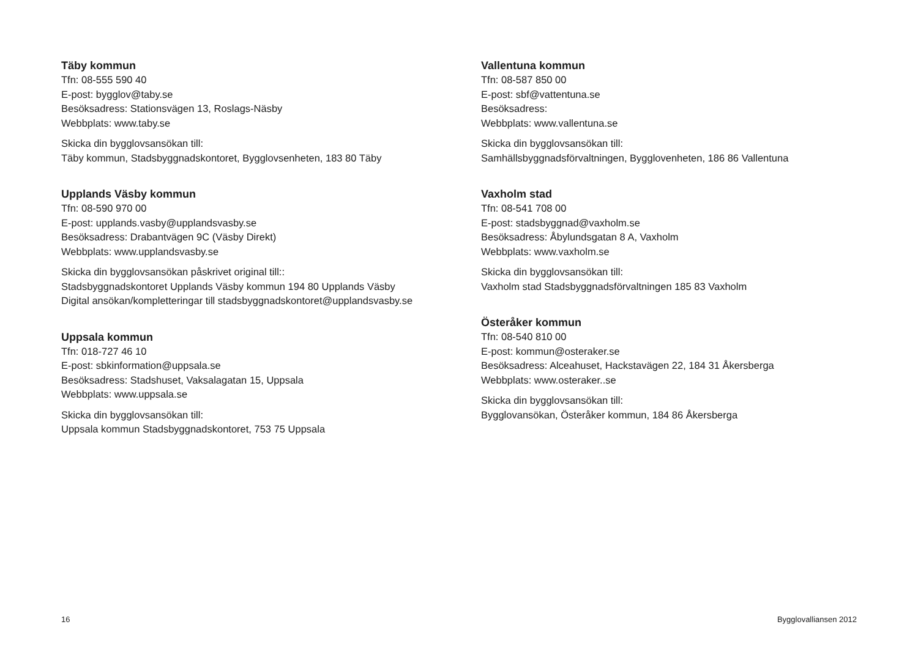Täby kommun
Tfn: 08-555 590 40
E-post: bygglov@taby.se
Besöksadress: Stationsvägen 13, Roslags-Näsby
Webbplats: www.taby.se
Skicka din bygglovsansökan till:
Täby kommun, Stadsbyggnadskontoret, Bygglovsenheten, 183 80 Täby
Upplands Väsby kommun
Tfn: 08-590 970 00
E-post: upplands.vasby@upplandsvasby.se
Besöksadress: Drabantvägen 9C (Väsby Direkt)
Webbplats: www.upplandsvasby.se
Skicka din bygglovsansökan påskrivet original till::
Stadsbyggnadskontoret Upplands Väsby kommun 194 80 Upplands Väsby
Digital ansökan/kompletteringar till stadsbyggnadskontoret@upplandsvasby.se
Uppsala kommun
Tfn: 018-727 46 10
E-post: sbkinformation@uppsala.se
Besöksadress: Stadshuset, Vaksalagatan 15, Uppsala
Webbplats: www.uppsala.se
Skicka din bygglovsansökan till:
Uppsala kommun Stadsbyggnadskontoret, 753 75 Uppsala
Vallentuna kommun
Tfn: 08-587 850 00
E-post: sbf@vattentuna.se
Besöksadress:
Webbplats: www.vallentuna.se
Skicka din bygglovsansökan till:
Samhällsbyggnadsförvaltningen, Bygglovenheten, 186 86 Vallentuna
Vaxholm stad
Tfn: 08-541 708 00
E-post: stadsbyggnad@vaxholm.se
Besöksadress: Åbylundsgatan 8 A, Vaxholm
Webbplats: www.vaxholm.se
Skicka din bygglovsansökan till:
Vaxholm stad Stadsbyggnadsförvaltningen 185 83 Vaxholm
Österåker kommun
Tfn: 08-540 810 00
E-post: kommun@osteraker.se
Besöksadress: Alceahuset, Hackstavägen 22, 184 31 Åkersberga
Webbplats: www.osteraker..se
Skicka din bygglovsansökan till:
Bygglovansökan, Österåker kommun, 184 86 Åkersberga
16 Bygglovalliansen 2012